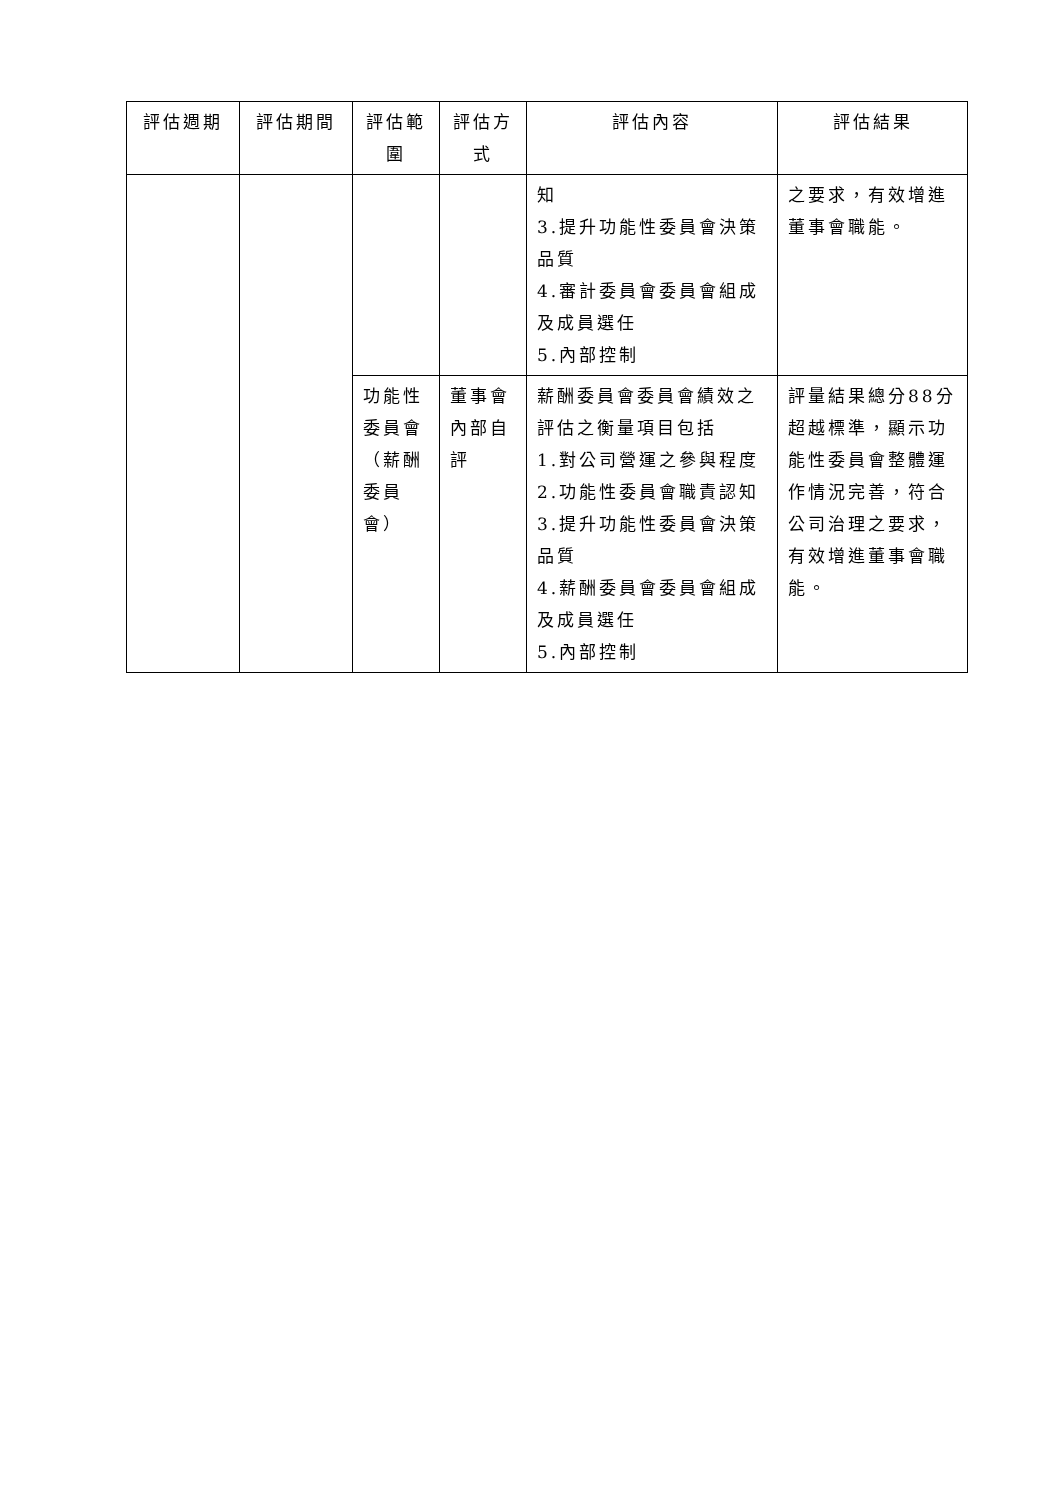| 評估週期 | 評估期間 | 評估範圍 | 評估方式 | 評估內容 | 評估結果 |
| --- | --- | --- | --- | --- | --- |
| | | | | 知 3.提升功能性委員會決策品質 4.審計委員會委員會組成及成員選任 5.內部控制 | 之要求，有效增進董事會職能。 |
| | | 功能性委員會（薪酬委員會） | 董事會內部自評 | 薪酬委員會委員會績效之評估之衡量項目包括 1.對公司營運之參與程度 2.功能性委員會職責認知 3.提升功能性委員會決策品質 4.薪酬委員會委員會組成及成員選任 5.內部控制 | 評量結果總分88分超越標準，顯示功能性委員會整體運作情況完善，符合公司治理之要求，有效增進董事會職能。 |